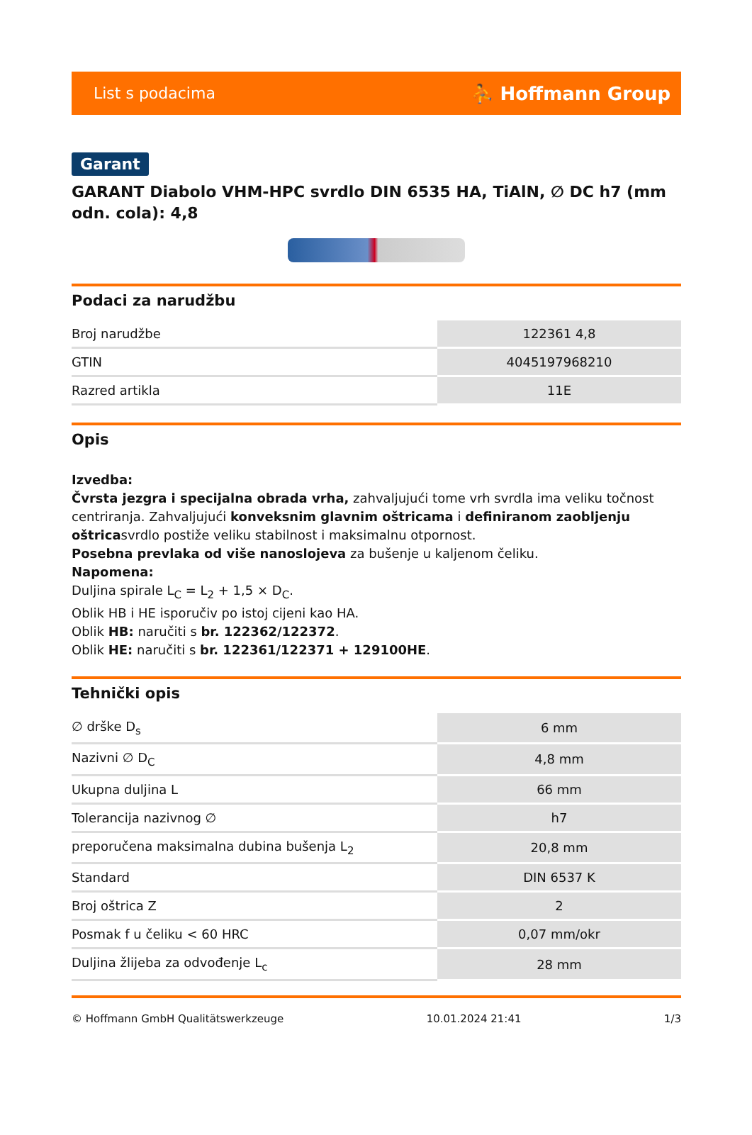List s podacima ⛹ Hoffmann Group
Garant
GARANT Diabolo VHM-HPC svrdlo DIN 6535 HA, TiAlN, ∅ DC h7 (mm odn. cola): 4,8
Podaci za narudžbu
| Broj narudžbe | 122361 4,8 |
| GTIN | 4045197968210 |
| Razred artikla | 11E |
Opis
Izvedba:
Čvrsta jezgra i specijalna obrada vrha, zahvaljujući tome vrh svrdla ima veliku točnost centriranja. Zahvaljujući konveksnim glavnim oštricama i definiranom zaobljenju oštricasvrdlo postiže veliku stabilnost i maksimalnu otpornost.
Posebna prevlaka od više nanoslojeva za bušenje u kaljenom čeliku.
Napomena:
Duljina spirale L<sub>C</sub> = L<sub>2</sub> + 1,5 × D<sub>C</sub>.
Oblik HB i HE isporučiv po istoj cijeni kao HA.
Oblik HB: naručiti s br. 122362/122372.
Oblik HE: naručiti s br. 122361/122371 + 129100HE.
Tehnički opis
| ∅ drške D<sub>s</sub> | 6 mm |
| Nazivni ∅ D<sub>C</sub> | 4,8 mm |
| Ukupna duljina L | 66 mm |
| Tolerancija nazivnog ∅ | h7 |
| preporučena maksimalna dubina bušenja L<sub>2</sub> | 20,8 mm |
| Standard | DIN 6537 K |
| Broj oštrica Z | 2 |
| Posmak f u čeliku < 60 HRC | 0,07 mm/okr |
| Duljina žlijeba za odvođenje L<sub>c</sub> | 28 mm |
© Hoffmann GmbH Qualitätswerkzeuge 10.01.2024 21:41 1/3